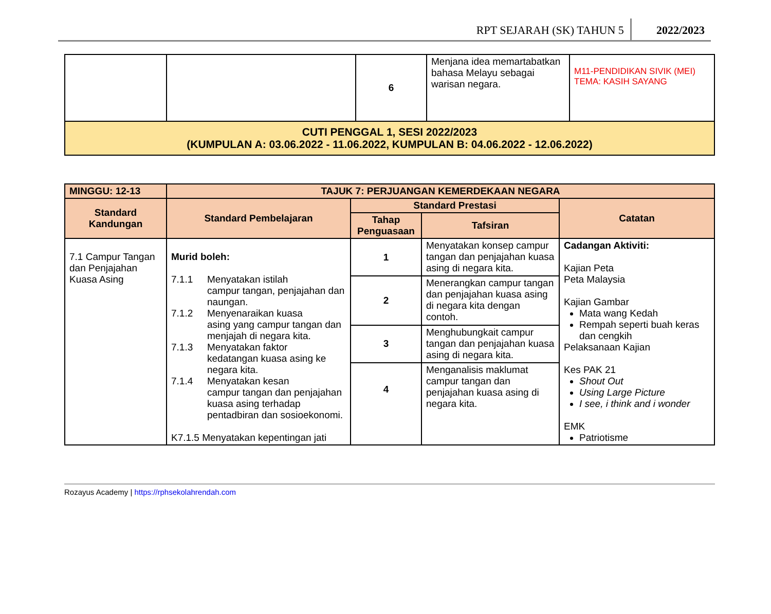RPT SEJARAH (SK) TAHUN 5 2022/2023
| | | 6 | Menjana idea memartabatkan bahasa Melayu sebagai warisan negara. | M11-PENDIDIKAN SIVIK (MEI) TEMA: KASIH SAYANG |
| CUTI PENGGAL 1, SESI 2022/2023 (KUMPULAN A: 03.06.2022 - 11.06.2022, KUMPULAN B: 04.06.2022 - 12.06.2022) | | | | |
| MINGGU: 12-13 | TAJUK 7: PERJUANGAN KEMERDEKAAN NEGARA | | | |
| --- | --- | --- | --- | --- |
| Standard Kandungan | Standard Pembelajaran | Standard Prestasi | | Catatan |
| | | Tahap Penguasaan | Tafsiran | |
| 7.1 Campur Tangan dan Penjajahan Kuasa Asing | Murid boleh: 7.1.1 Menyatakan istilah campur tangan, penjajahan dan naungan. 7.1.2 Menyenaraikan kuasa asing yang campur tangan dan menjajah di negara kita. 7.1.3 Menyatakan faktor kedatangan kuasa asing ke negara kita. 7.1.4 Menyatakan kesan campur tangan dan penjajahan kuasa asing terhadap pentadbiran dan sosioekonomi. K7.1.5 Menyatakan kepentingan jati | 1 | Menyatakan konsep campur tangan dan penjajahan kuasa asing di negara kita. | Cadangan Aktiviti: Kajian Peta Peta Malaysia Kajian Gambar Mata wang Kedah Rempah seperti buah keras dan cengkih Pelaksanaan Kajian Kes PAK 21 Shout Out Using Large Picture I see, i think and i wonder EMK Patriotisme |
| | | 2 | Menerangkan campur tangan dan penjajahan kuasa asing di negara kita dengan contoh. | |
| | | 3 | Menghubungkait campur tangan dan penjajahan kuasa asing di negara kita. | |
| | | 4 | Menganalisis maklumat campur tangan dan penjajahan kuasa asing di negara kita. | |
Rozayus Academy | https://rphsekolahrendah.com